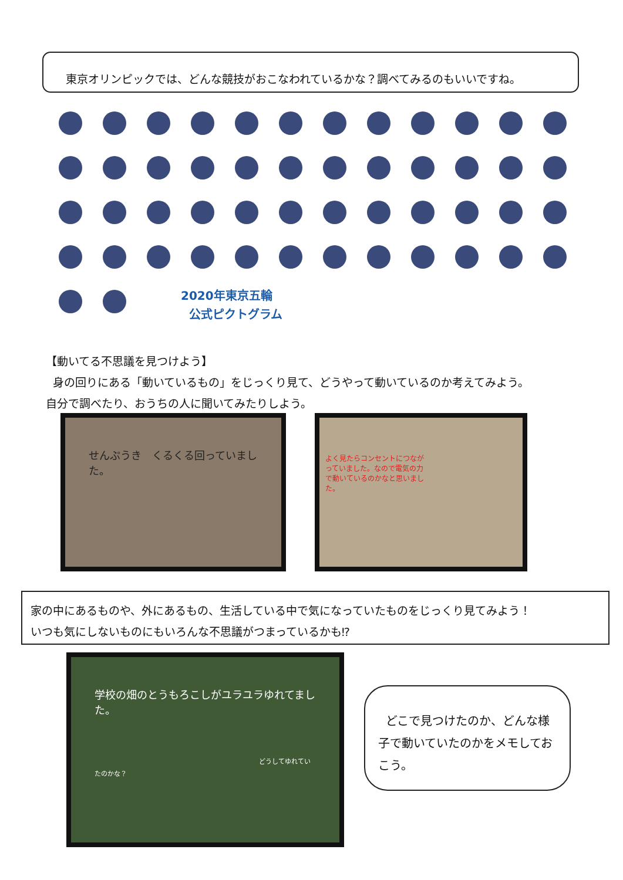東京オリンピックでは、どんな競技がおこなわれているかな？調べてみるのもいいですね。
2020年東京五輪
公式ピクトグラム
【動いてる不思議を見つけよう】
身の回りにある「動いているもの」をじっくり見て、どうやって動いているのか考えてみよう。
自分で調べたり、おうちの人に聞いてみたりしよう。
せんぷうき　くるくる回っていました。
よく見たらコンセントにつながっていました。なので電気の力で動いているのかなと思いました。
家の中にあるものや、外にあるもの、生活している中で気になっていたものをじっくり見てみよう！
いつも気にしないものにもいろんな不思議がつまっているかも⁉
学校の畑のとうもろこしがユラユラゆれてました。
どうしてゆれていたのかな？
どこで見つけたのか、どんな様子で動いていたのかをメモしておこう。